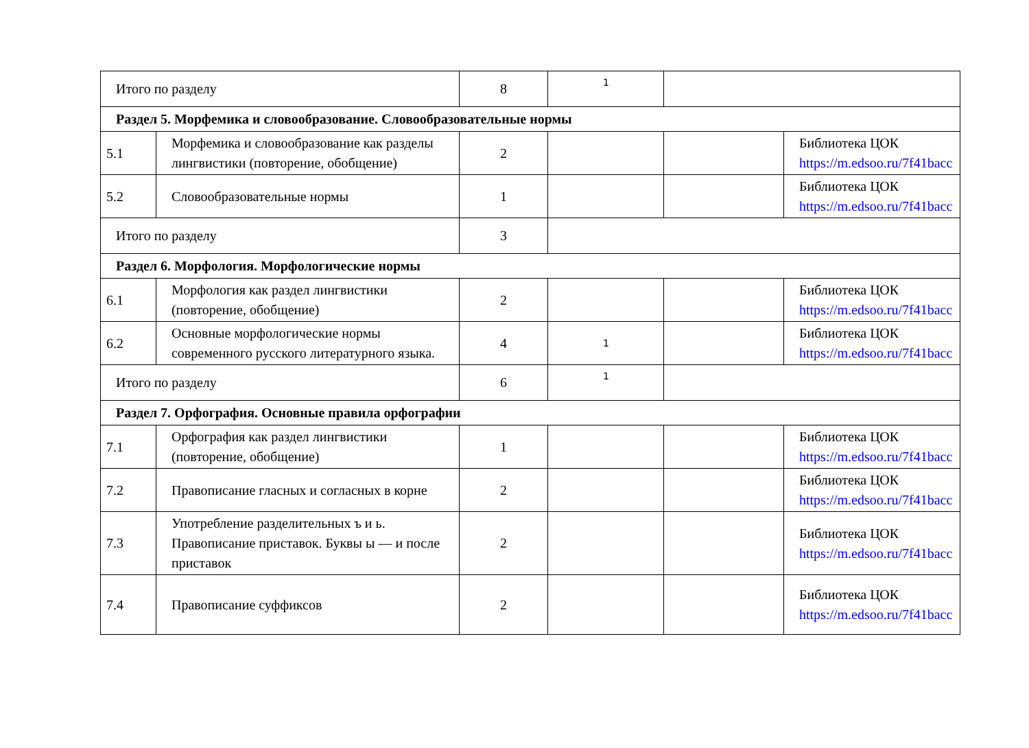| Итого по разделу | | 8 | 1 | | |
| Раздел 5. Морфемика и словообразование. Словообразовательные нормы | | | | | |
| 5.1 | Морфемика и словообразование как разделы лингвистики (повторение, обобщение) | 2 | | | Библиотека ЦОК https://m.edsoo.ru/7f41bacc |
| 5.2 | Словообразовательные нормы | 1 | | | Библиотека ЦОК https://m.edsoo.ru/7f41bacc |
| Итого по разделу | | 3 | | | |
| Раздел 6. Морфология. Морфологические нормы | | | | | |
| 6.1 | Морфология как раздел лингвистики (повторение, обобщение) | 2 | | | Библиотека ЦОК https://m.edsoo.ru/7f41bacc |
| 6.2 | Основные морфологические нормы современного русского литературного языка. | 4 | 1 | | Библиотека ЦОК https://m.edsoo.ru/7f41bacc |
| Итого по разделу | | 6 | 1 | | |
| Раздел 7. Орфография. Основные правила орфографии | | | | | |
| 7.1 | Орфография как раздел лингвистики (повторение, обобщение) | 1 | | | Библиотека ЦОК https://m.edsoo.ru/7f41bacc |
| 7.2 | Правописание гласных и согласных в корне | 2 | | | Библиотека ЦОК https://m.edsoo.ru/7f41bacc |
| 7.3 | Употребление разделительных ъ и ь. Правописание приставок. Буквы ы — и после приставок | 2 | | | Библиотека ЦОК https://m.edsoo.ru/7f41bacc |
| 7.4 | Правописание суффиксов | 2 | | | Библиотека ЦОК https://m.edsoo.ru/7f41bacc |